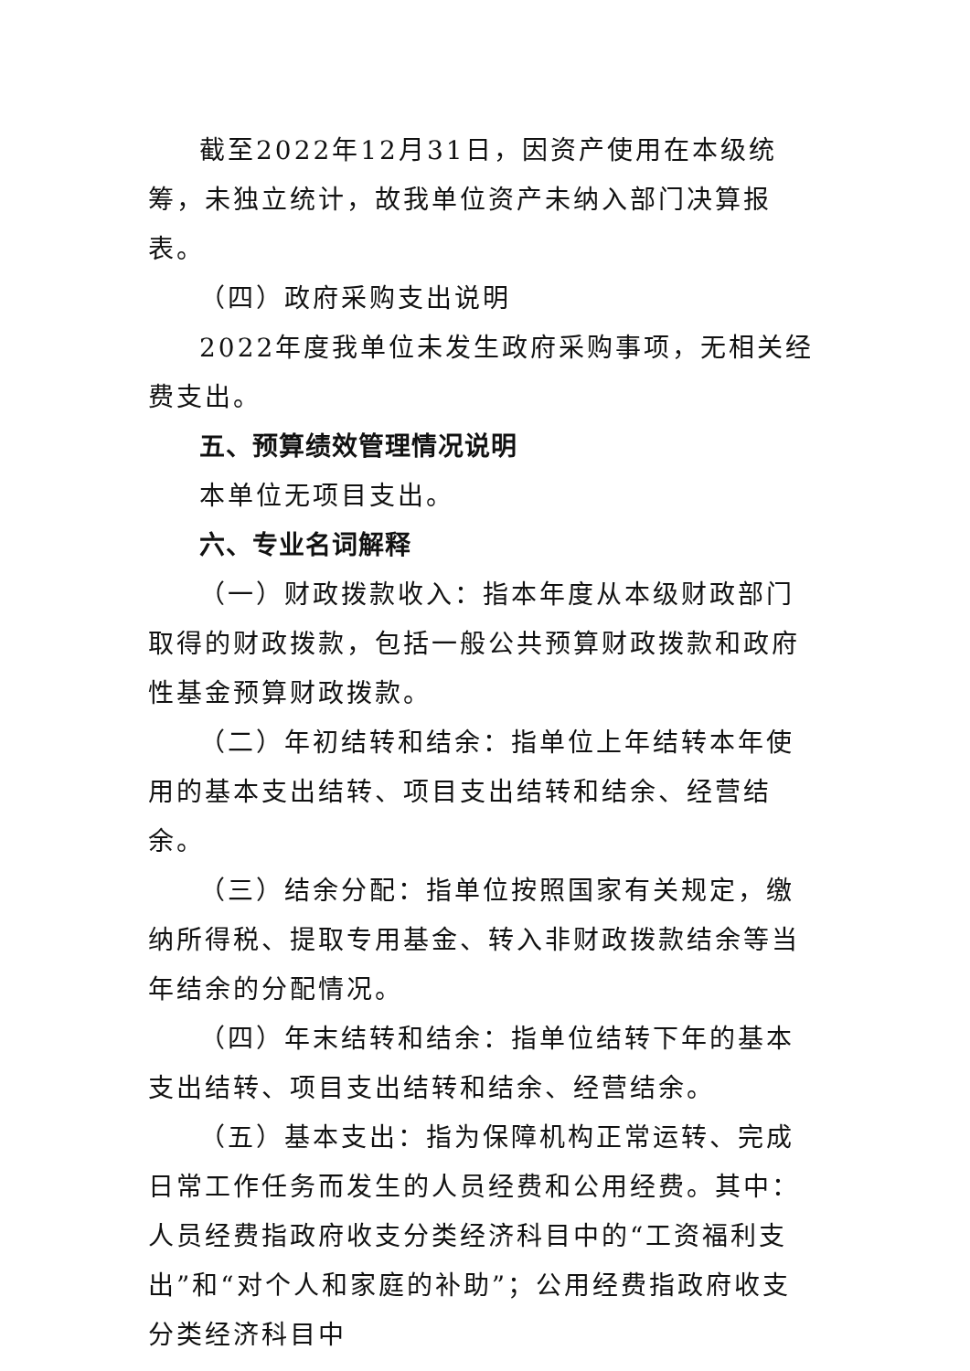截至2022年12月31日，因资产使用在本级统筹，未独立统计，故我单位资产未纳入部门决算报表。
（四）政府采购支出说明
2022年度我单位未发生政府采购事项，无相关经费支出。
五、预算绩效管理情况说明
本单位无项目支出。
六、专业名词解释
（一）财政拨款收入：指本年度从本级财政部门取得的财政拨款，包括一般公共预算财政拨款和政府性基金预算财政拨款。
（二）年初结转和结余：指单位上年结转本年使用的基本支出结转、项目支出结转和结余、经营结余。
（三）结余分配：指单位按照国家有关规定，缴纳所得税、提取专用基金、转入非财政拨款结余等当年结余的分配情况。
（四）年末结转和结余：指单位结转下年的基本支出结转、项目支出结转和结余、经营结余。
（五）基本支出：指为保障机构正常运转、完成日常工作任务而发生的人员经费和公用经费。其中：人员经费指政府收支分类经济科目中的“工资福利支出”和“对个人和家庭的补助”；公用经费指政府收支分类经济科目中